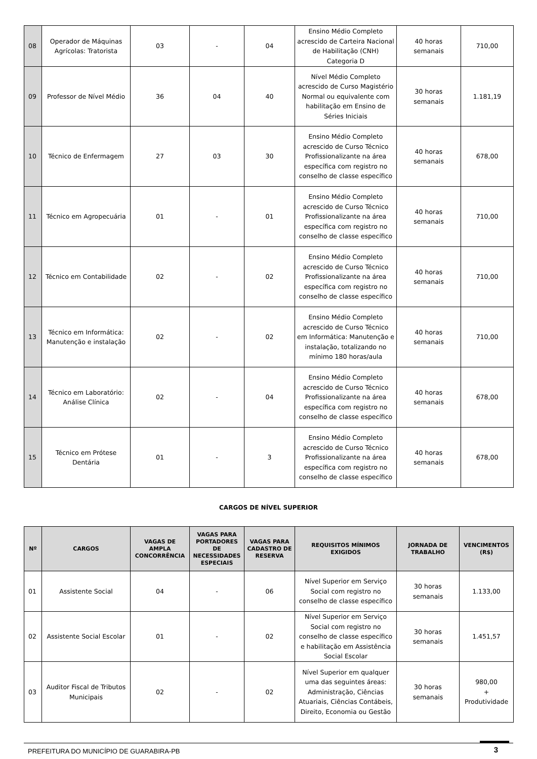| 08 | Operador de Máquinas Agrícolas: Tratorista | 03 | - | 04 | Ensino Médio Completo acrescido de Carteira Nacional de Habilitação (CNH) Categoria D | 40 horas semanais | 710,00 |
| 09 | Professor de Nível Médio | 36 | 04 | 40 | Nível Médio Completo acrescido de Curso Magistério Normal ou equivalente com habilitação em Ensino de Séries Iniciais | 30 horas semanais | 1.181,19 |
| 10 | Técnico de Enfermagem | 27 | 03 | 30 | Ensino Médio Completo acrescido de Curso Técnico Profissionalizante na área específica com registro no conselho de classe específico | 40 horas semanais | 678,00 |
| 11 | Técnico em Agropecuária | 01 | - | 01 | Ensino Médio Completo acrescido de Curso Técnico Profissionalizante na área específica com registro no conselho de classe específico | 40 horas semanais | 710,00 |
| 12 | Técnico em Contabilidade | 02 | - | 02 | Ensino Médio Completo acrescido de Curso Técnico Profissionalizante na área específica com registro no conselho de classe específico | 40 horas semanais | 710,00 |
| 13 | Técnico em Informática: Manutenção e instalação | 02 | - | 02 | Ensino Médio Completo acrescido de Curso Técnico em Informática: Manutenção e instalação, totalizando no mínimo 180 horas/aula | 40 horas semanais | 710,00 |
| 14 | Técnico em Laboratório: Análise Clínica | 02 | - | 04 | Ensino Médio Completo acrescido de Curso Técnico Profissionalizante na área específica com registro no conselho de classe específico | 40 horas semanais | 678,00 |
| 15 | Técnico em Prótese Dentária | 01 | - | 3 | Ensino Médio Completo acrescido de Curso Técnico Profissionalizante na área específica com registro no conselho de classe específico | 40 horas semanais | 678,00 |
CARGOS DE NÍVEL SUPERIOR
| Nº | CARGOS | VAGAS DE AMPLA CONCORRÊNCIA | VAGAS PARA PORTADORES DE NECESSIDADES ESPECIAIS | VAGAS PARA CADASTRO DE RESERVA | REQUISITOS MÍNIMOS EXIGIDOS | JORNADA DE TRABALHO | VENCIMENTOS (R$) |
| --- | --- | --- | --- | --- | --- | --- | --- |
| 01 | Assistente Social | 04 | - | 06 | Nível Superior em Serviço Social com registro no conselho de classe específico | 30 horas semanais | 1.133,00 |
| 02 | Assistente Social Escolar | 01 | - | 02 | Nível Superior em Serviço Social com registro no conselho de classe específico e habilitação em Assistência Social Escolar | 30 horas semanais | 1.451,57 |
| 03 | Auditor Fiscal de Tributos Municipais | 02 | - | 02 | Nível Superior em qualquer uma das seguintes áreas: Administração, Ciências Atuariais, Ciências Contábeis, Direito, Economia ou Gestão | 30 horas semanais | 980,00 + Produtividade |
PREFEITURA DO MUNICÍPIO DE GUARABIRA-PB 3